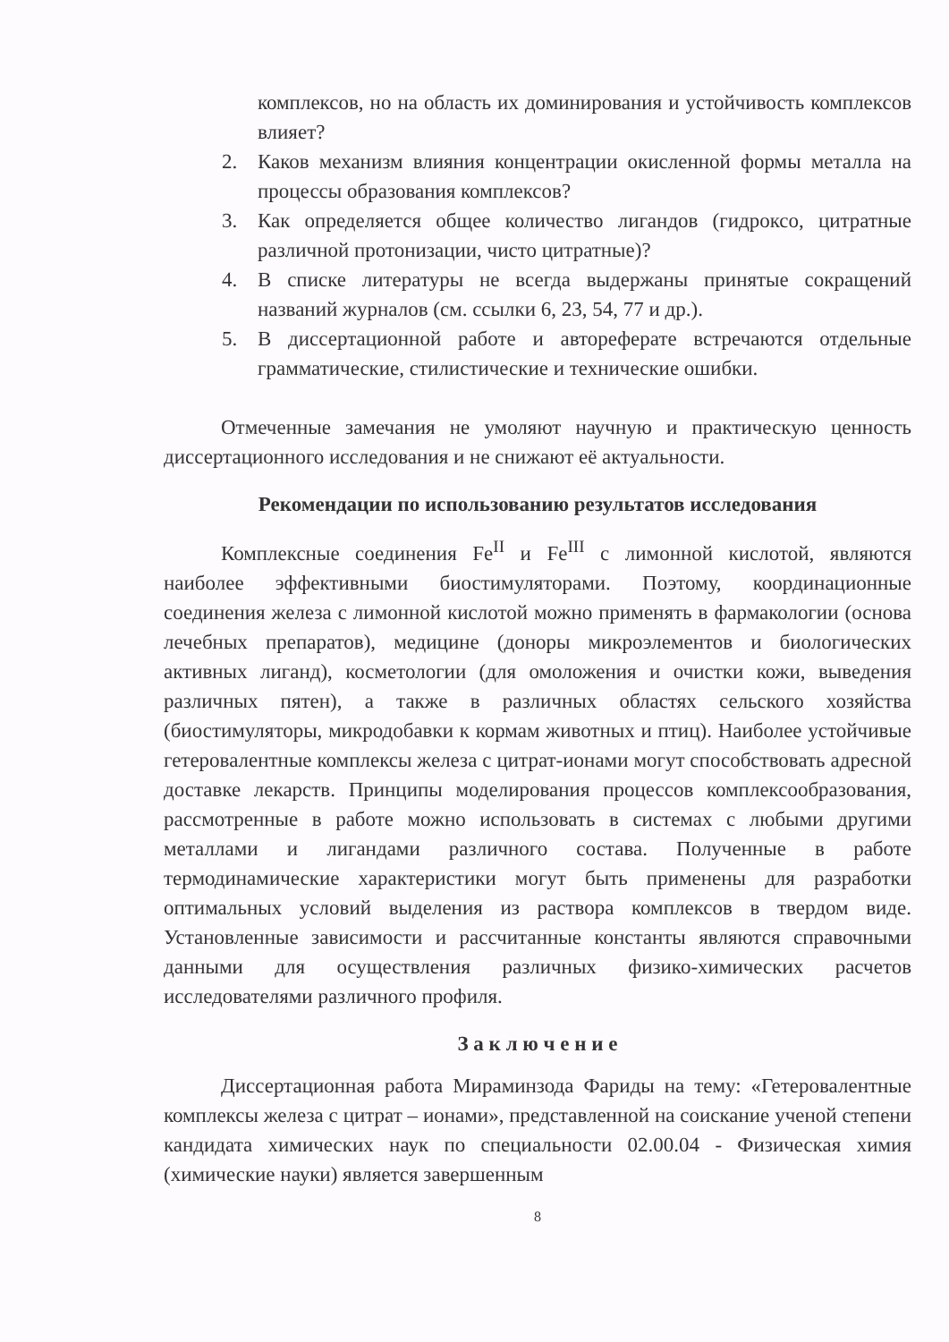комплексов, но на область их доминирования и устойчивость комплексов влияет?
2. Каков механизм влияния концентрации окисленной формы металла на процессы образования комплексов?
3. Как определяется общее количество лигандов (гидроксо, цитратные различной протонизации, чисто цитратные)?
4. В списке литературы не всегда выдержаны принятые сокращений названий журналов (см. ссылки 6, 23, 54, 77 и др.).
5. В диссертационной работе и автореферате встречаются отдельные грамматические, стилистические и технические ошибки.
Отмеченные замечания не умоляют научную и практическую ценность диссертационного исследования и не снижают её актуальности.
Рекомендации по использованию результатов исследования
Комплексные соединения Fe<sup>II</sup> и Fe<sup>III</sup> с лимонной кислотой, являются наиболее эффективными биостимуляторами. Поэтому, координационные соединения железа с лимонной кислотой можно применять в фармакологии (основа лечебных препаратов), медицине (доноры микроэлементов и биологических активных лиганд), косметологии (для омоложения и очистки кожи, выведения различных пятен), а также в различных областях сельского хозяйства (биостимуляторы, микродобавки к кормам животных и птиц). Наиболее устойчивые гетеровалентные комплексы железа с цитрат-ионами могут способствовать адресной доставке лекарств. Принципы моделирования процессов комплексообразования, рассмотренные в работе можно использовать в системах с любыми другими металлами и лигандами различного состава. Полученные в работе термодинамические характеристики могут быть применены для разработки оптимальных условий выделения из раствора комплексов в твердом виде. Установленные зависимости и рассчитанные константы являются справочными данными для осуществления различных физико-химических расчетов исследователями различного профиля.
З а к л ю ч е н и е
Диссертационная работа Мираминзода Фариды на тему: «Гетеровалентные комплексы железа с цитрат – ионами», представленной на соискание ученой степени кандидата химических наук по специальности 02.00.04 - Физическая химия (химические науки) является завершенным
8